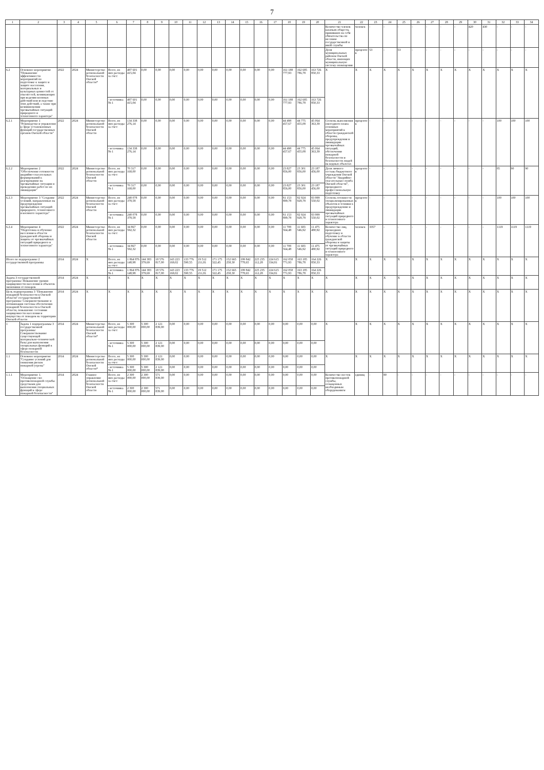7
| 1 | 2 | 3 | 4 | 5 | 6 | 7 | 8 | 9 | 10 | 11 | 12 | 13 | 14 | 15 | 16 | 17 | 18 | 19 | 20 | 21 | 22 | 23 | 24 | 25 | 26 | 27 | 28 | 29 | 30 | 31 | 32 | 33 | 34 |
| --- | --- | --- | --- | --- | --- | --- | --- | --- | --- | --- | --- | --- | --- | --- | --- | --- | --- | --- | --- | --- | --- | --- | --- | --- | --- | --- | --- | --- | --- | --- | --- | --- | --- |
| | | | | | | | | | | | | | | | | | | | | Количество членов казачьих обществ, принявших на себя обязательства по несению государственной и иной службы | человек | - | - | - | - | - | - | - | 420 | 430 | - | - | - |
| | | | | | | | | | | | | | | | | | | | | Доля муниципальных районов Омской области, имеющих муниципальную систему оповещения | процентов | 53 | - | 53 | - | - | - | - | - | - | - | - | - |
| 6.2 | Основное мероприятие "Повышение эффективности мероприятий по подготовке к защите и защите населения, материальных и культурных ценностей от опасностей, возникающих при ведении военных действий или вследствие этих действий, а также при возникновении чрезвычайных ситуаций природного и техногенного характера" | 2022 | 2024 | Министерство региональной безопасности Омской области* | Всего, из них расходы за счет: | 487 601 415,04 | 0,00 | 0,00 | 0,00 | 0,00 | 0,00 | 0,00 | 0,00 | 0,00 | 0,00 | 0,00 | 161 188 777,93 | 162 685 786,78 | 163 726 850,33 | X | X | X | X | X | X | X | X | X | X | X | X | X | X |
| | | | | | - источника № 1 | 487 601 415,04 | 0,00 | 0,00 | 0,00 | 0,00 | 0,00 | 0,00 | 0,00 | 0,00 | 0,00 | 0,00 | 161 188 777,93 | 162 685 786,78 | 163 726 850,33 | | | | | | | | | | | | | | |
| 6.2.1 | Мероприятие 1 "Руководство и управление в сфере установленных функций государственных органов Омской области" | 2022 | 2024 | Министерство региональной безопасности Омской области | Всего, из них расходы за счет: | 134 338 276,14 | 0,00 | 0,00 | 0,00 | 0,00 | 0,00 | 0,00 | 0,00 | 0,00 | 0,00 | 0,00 | 44 498 457,67 | 44 775 455,08 | 45 064 363,39 | Степень выполнения ежегодного плана основных мероприятий в области гражданской обороны, предупреждения и ликвидации чрезвычайных ситуаций, обеспечения пожарной безопасности и безопасности людей на водных объектах | процентов | - | - | - | - | - | - | - | - | - | 100 | 100 | 100 |
| | | | | | - источника № 1 | 134 338 276,14 | 0,00 | 0,00 | 0,00 | 0,00 | 0,00 | 0,00 | 0,00 | 0,00 | 0,00 | 0,00 | 44 498 457,67 | 44 775 455,08 | 45 064 363,39 | | | | | | | | | | | | | | |
| 6.2.2 | Мероприятие 2 "Обеспечение готовности аварийно-спасательных формирований к реагированию на чрезвычайные ситуации и проведению работ по их ликвидации" | 2022 | 2024 | Министерство региональной безопасности Омской области | Всего, из них расходы за счет: | 70 317 168,00 | 0,00 | 0,00 | 0,00 | 0,00 | 0,00 | 0,00 | 0,00 | 0,00 | 0,00 | 0,00 | 23 827 856,00 | 23 301 856,00 | 23 187 456,00 | Доля личного состава бюджетного учреждения Омской области "Аварийно-спасательная служба Омской области", прошедшего профессиональную подготовку | процентов | - | - | - | - | - | - | - | - | - | 85 | 90 | 90 |
| | | | | | - источника № 1 | 70 317 168,00 | 0,00 | 0,00 | 0,00 | 0,00 | 0,00 | 0,00 | 0,00 | 0,00 | 0,00 | 0,00 | 23 827 856,00 | 23 301 856,00 | 23 187 456,00 | | | | | | | | | | | | | | |
| 6.2.3 | Мероприятие 3 "Создание условий, направленных на предупреждение чрезвычайных ситуаций природного, техногенного и военного характера" | 2022 | 2024 | Министерство региональной безопасности Омской области | Всего, из них расходы за счет: | 248 078 378,58 | 0,00 | 0,00 | 0,00 | 0,00 | 0,00 | 0,00 | 0,00 | 0,00 | 0,00 | 0,00 | 81 153 899,78 | 82 924 928,78 | 83 999 550,02 | Степень готовности специализированных объектов и техники к предупреждению и ликвидации чрезвычайных ситуаций природного и техногенного характера | процентов | - | - | - | - | - | - | - | - | - | 100 | 100 | 100 |
| | | | | | - источника № 1 | 248 078 378,58 | 0,00 | 0,00 | 0,00 | 0,00 | 0,00 | 0,00 | 0,00 | 0,00 | 0,00 | 0,00 | 81 153 899,78 | 82 924 928,78 | 83 999 550,02 | | | | | | | | | | | | | | |
| 6.2.4 | Мероприятие 4 "Подготовка и обучение населения в области гражданской обороны и защиты от чрезвычайных ситуаций природного и техногенного характера" | 2022 | 2024 | Министерство региональной безопасности Омской области | Всего, из них расходы за счет: | 34 867 592,32 | 0,00 | 0,00 | 0,00 | 0,00 | 0,00 | 0,00 | 0,00 | 0,00 | 0,00 | 0,00 | 11 708 564,48 | 11 683 546,92 | 11 475 480,92 | Количество лиц, прошедших подготовку и обучение в области гражданской обороны и защиты от чрезвычайных ситуаций природного и техногенного характера | человек | 3357 | - | - | - | - | - | - | - | - | 1119 | 1119 | 1119 |
| | | | | | - источника № 1 | 34 867 592,32 | 0,00 | 0,00 | 0,00 | 0,00 | 0,00 | 0,00 | 0,00 | 0,00 | 0,00 | 0,00 | 11 708 564,48 | 11 683 546,92 | 11 475 480,92 | | | | | | | | | | | | | | |
| Итого по подпрограмме 2 государственной программы | | 2014 | 2024 | X | Всего, из них расходы за счет: | 1 864 876 148,98 | 144 383 379,69 | 18 576 817,00 | 143 223 169,02 | 133 776 590,55 | 19 512 211,81 | 171 175 322,45 | 152 665 258,30 | 199 842 778,65 | 225 235 112,28 | 224 615 334,81 | 162 058 771,93 | 163 185 786,78 | 164 226 850,33 | X | X | X | X | X | X | X | X | X | X | X | X | X | X |
| | | | | | - источника № 1 | 1 864 876 148,98 | 144 383 379,69 | 18 576 817,00 | 143 223 169,02 | 133 776 590,55 | 19 512 211,81 | 171 175 322,45 | 152 665 258,30 | 199 842 778,65 | 225 235 112,28 | 224 615 334,81 | 162 058 771,93 | 163 185 786,78 | 164 226 850,33 | | | | | | | | | | | | | | |
| Задача 3 государственной программы: Повышение уровня защищенности населения и объектов экономики от пожаров | | 2014 | 2024 | X | X | X | X | X | X | X | X | X | X | X | X | X | X | X | X | X | X | X | X | X | X | X | X | X | X | X | X | X | X |
| Цель подпрограммы 3 "Повышение пожарной безопасности в Омской области" государственной программы: Совершенствование и оптимизация системы обеспечения пожарной безопасности в Омской области, повышение состояния защищенности населения и имущества от пожаров на территории Омской области | | 2014 | 2024 | X | X | X | X | X | X | X | X | X | X | X | X | X | X | X | X | X | X | X | X | X | X | X | X | X | X | X | X | X | X |
| 1 | Задача 1 подпрограммы 3 государственной программы: Совершенствование существующей материально-технической базы для выполнения специальных функций в сфере пожарной безопасности | 2014 | 2024 | Министерство региональной безопасности Омской области* | Всего, из них расходы за счет: | 5 300 000,00 | 5 300 000,00 | 2 121 839,00 | 0,00 | 0,00 | 0,00 | 0,00 | 0,00 | 0,00 | 0,00 | 0,00 | 0,00 | 0,00 | 0,00 | X | X | X | X | X | X | X | X | X | X | X | X | X | X |
| | | | | | - источника № 1 | 5 300 000,00 | 5 300 000,00 | 2 121 839,00 | 0,00 | 0,00 | 0,00 | 0,00 | 0,00 | 0,00 | 0,00 | 0,00 | 0,00 | 0,00 | 0,00 | | | | | | | | | | | | | | |
| 1.1 | Основное мероприятие "Создание условий для снижения рисков пожарной угрозы" | 2014 | 2024 | Министерство региональной безопасности Омской области* | Всего, из них расходы за счет: | 5 300 000,00 | 5 300 000,00 | 2 121 839,00 | 0,00 | 0,00 | 0,00 | 0,00 | 0,00 | 0,00 | 0,00 | 0,00 | 0,00 | 0,00 | 0,00 | X | X | X | X | X | X | X | X | X | X | X | X | X | X |
| | | | | | - источника № 1 | 5 300 000,00 | 5 300 000,00 | 2 121 839,00 | 0,00 | 0,00 | 0,00 | 0,00 | 0,00 | 0,00 | 0,00 | 0,00 | 0,00 | 0,00 | 0,00 | | | | | | | | | | | | | | |
| 1.1.1 | Мероприятие 1. "Оснащение сил противопожарной службы средствами для выполнения специальных функций в сфере пожарной безопасности" | 2014 | 2024 | Главное управление региональной безопасности Омской области | Всего, из них расходы за счет: | 2 300 000,00 | 2 300 000,00 | 571 839,00 | 0,00 | 0,00 | 0,00 | 0,00 | 0,00 | 0,00 | 0,00 | 0,00 | 0,00 | 0,00 | 0,00 | Количество постов противопожарной службы, оснащенных необходимым оборудованием | единиц | - | 80 | - | - | - | - | - | - | - | - | - | - |
| | | | | | - источника № 1 | 2 300 000,00 | 2 300 000,00 | 571 839,00 | 0,00 | 0,00 | 0,00 | 0,00 | 0,00 | 0,00 | 0,00 | 0,00 | 0,00 | 0,00 | 0,00 | | | | | | | | | | | | | | |